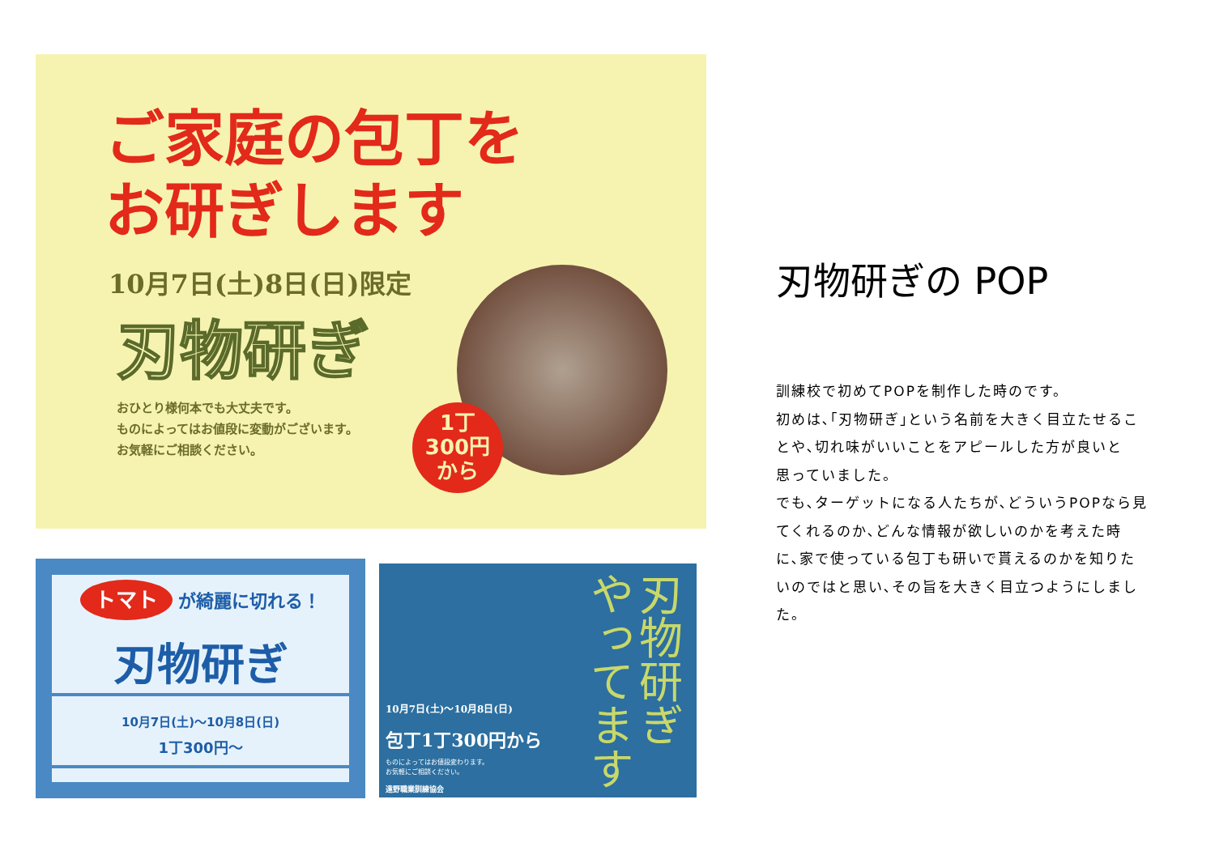ご家庭の包丁を
お研ぎします
10月7日(土)8日(日)限定
刃物研ぎ
おひとり様何本でも大丈夫です。
ものによってはお値段に変動がございます。
お気軽にご相談ください。
1丁
300円
から
トマト が綺麗に切れる！
刃物研ぎ
10月7日(土)～10月8日(日)
1丁300円～
刃物研ぎ やってます
10月7日(土)～10月8日(日)
包丁1丁300円から
ものによってはお値段変わります。
お気軽にご相談ください。
遠野職業訓練協会
刃物研ぎの POP
訓練校で初めてPOPを制作した時のです。
初めは､｢刃物研ぎ｣という名前を大きく目立たせるこ
とや､切れ味がいいことをアピールした方が良いと
思っていました。
でも､ターゲットになる人たちが､どういうPOPなら見
てくれるのか､どんな情報が欲しいのかを考えた時
に､家で使っている包丁も研いで貰えるのかを知りた
いのではと思い､その旨を大きく目立つようにしまし
た。